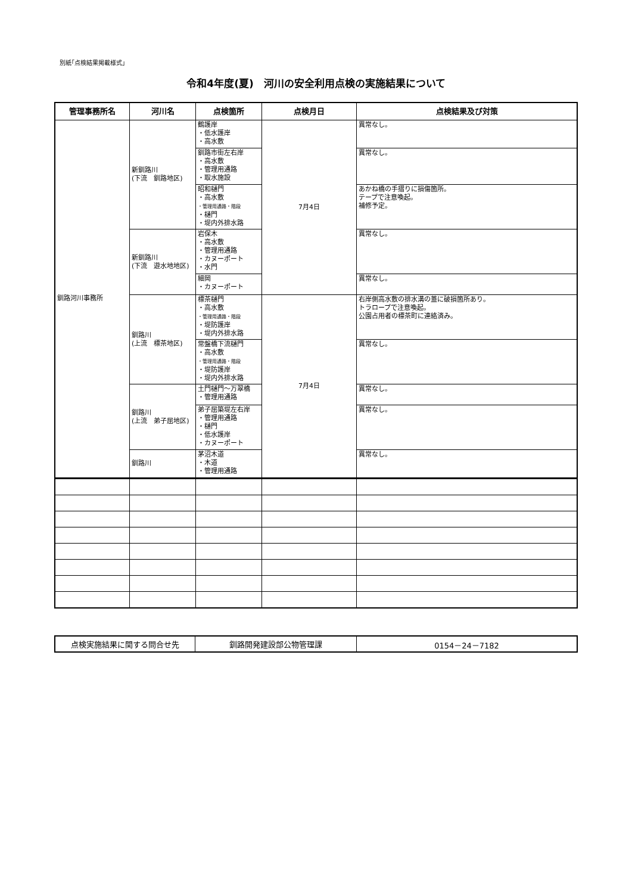別紙｢点検結果掲載様式」
令和4年度(夏)　河川の安全利用点検の実施結果について
| 管理事務所名 | 河川名 | 点検箇所 | 点検月日 | 点検結果及び対策 |
| --- | --- | --- | --- | --- |
| 釧路河川事務所 | 新釧路川 (下流 釧路地区) | 鶴護岸 ・低水護岸 ・高水敷 | 7月4日 | 異常なし。 |
| | | 釧路市街左右岸 ・高水敷 ・管理用通路 ・取水施設 | | 異常なし。 |
| | | 昭和樋門 ・高水敷 ・管理用通路・階段 ・樋門 ・堤内外排水路 | | あかね橋の手摺りに損傷箇所。 テープで注意喚起。 補修予定。 |
| | 新釧路川 (下流 遊水地地区) | 岩保木 ・高水敷 ・管理用通路 ・カヌーポート ・水門 | | 異常なし。 |
| | | 細岡 ・カヌーポート | | 異常なし。 |
| | 釧路川 (上流 標茶地区) | 標茶樋門 ・高水敷 ・管理用通路・階段 ・堤防護岸 ・堤内外排水路 | 7月4日 | 右岸側高水敷の排水溝の蓋に破損箇所あり。 トラロープで注意喚起。 公園占用者の標茶町に連絡済み。 |
| | | 常盤橋下流樋門 ・高水敷 ・管理用通路・階段 ・堤防護岸 ・堤内外排水路 | | 異常なし。 |
| | 釧路川 (上流 弟子屈地区) | 土門樋門～万翠橋 ・管理用通路 | | 異常なし。 |
| | | 弟子屈築堤左右岸 ・管理用通路 ・樋門 ・低水護岸 ・カヌーポート | | 異常なし。 |
| | 釧路川 | 茅沼木道 ・木道 ・管理用通路 | | 異常なし。 |
| 点検実施結果に関する問合せ先 | 釧路開発建設部公物管理課 | 0154－24－7182 |